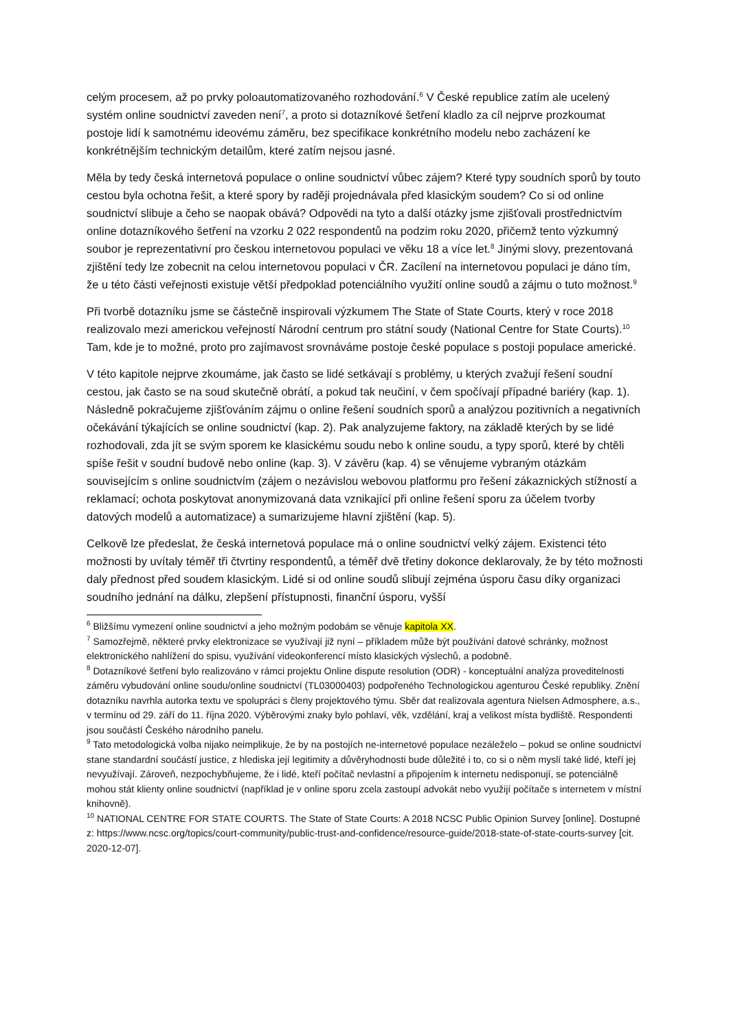celým procesem, až po prvky poloautomatizovaného rozhodování.<sup>6</sup> V České republice zatím ale ucelený systém online soudnictví zaveden není<sup>7</sup>, a proto si dotazníkové šetření kladlo za cíl nejprve prozkoumat postoje lidí k samotnému ideovému záměru, bez specifikace konkrétního modelu nebo zacházení ke konkrétnějším technickým detailům, které zatím nejsou jasné.
Měla by tedy česká internetová populace o online soudnictví vůbec zájem? Které typy soudních sporů by touto cestou byla ochotna řešit, a které spory by raději projednávala před klasickým soudem? Co si od online soudnictví slibuje a čeho se naopak obává? Odpovědi na tyto a další otázky jsme zjišťovali prostřednictvím online dotazníkového šetření na vzorku 2 022 respondentů na podzim roku 2020, přičemž tento výzkumný soubor je reprezentativní pro českou internetovou populaci ve věku 18 a více let.<sup>8</sup> Jinými slovy, prezentovaná zjištění tedy lze zobecnit na celou internetovou populaci v ČR. Zacílení na internetovou populaci je dáno tím, že u této části veřejnosti existuje větší předpoklad potenciálního využití online soudů a zájmu o tuto možnost.<sup>9</sup>
Při tvorbě dotazníku jsme se částečně inspirovali výzkumem The State of State Courts, který v roce 2018 realizovalo mezi americkou veřejností Národní centrum pro státní soudy (National Centre for State Courts).<sup>10</sup> Tam, kde je to možné, proto pro zajímavost srovnáváme postoje české populace s postoji populace americké.
V této kapitole nejprve zkoumáme, jak často se lidé setkávají s problémy, u kterých zvažují řešení soudní cestou, jak často se na soud skutečně obrátí, a pokud tak neučiní, v čem spočívají případné bariéry (kap. 1). Následně pokračujeme zjišťováním zájmu o online řešení soudních sporů a analýzou pozitivních a negativních očekávání týkajících se online soudnictví (kap. 2). Pak analyzujeme faktory, na základě kterých by se lidé rozhodovali, zda jít se svým sporem ke klasickému soudu nebo k online soudu, a typy sporů, které by chtěli spíše řešit v soudní budově nebo online (kap. 3). V závěru (kap. 4) se věnujeme vybraným otázkám souvisejícím s online soudnictvím (zájem o nezávislou webovou platformu pro řešení zákaznických stížností a reklamací; ochota poskytovat anonymizovaná data vznikající při online řešení sporu za účelem tvorby datových modelů a automatizace) a sumarizujeme hlavní zjištění (kap. 5).
Celkově lze předeslat, že česká internetová populace má o online soudnictví velký zájem. Existenci této možnosti by uvítaly téměř tři čtvrtiny respondentů, a téměř dvě třetiny dokonce deklarovaly, že by této možnosti daly přednost před soudem klasickým. Lidé si od online soudů slibují zejména úsporu času díky organizaci soudního jednání na dálku, zlepšení přístupnosti, finanční úsporu, vyšší
<sup>6</sup> Bližšímu vymezení online soudnictví a jeho možným podobám se věnuje kapitola XX.
<sup>7</sup> Samozřejmě, některé prvky elektronizace se využívají již nyní – příkladem může být používání datové schránky, možnost elektronického nahlížení do spisu, využívání videokonferencí místo klasických výslechů, a podobně.
<sup>8</sup> Dotazníkové šetření bylo realizováno v rámci projektu Online dispute resolution (ODR) - konceptuální analýza proveditelnosti záměru vybudování online soudu/online soudnictví (TL03000403) podpořeného Technologickou agenturou České republiky. Znění dotazníku navrhla autorka textu ve spolupráci s členy projektového týmu. Sběr dat realizovala agentura Nielsen Admosphere, a.s., v termínu od 29. září do 11. října 2020. Výběrovými znaky bylo pohlaví, věk, vzdělání, kraj a velikost místa bydliště. Respondenti jsou součástí Českého národního panelu.
<sup>9</sup> Tato metodologická volba nijako neimplikuje, že by na postojích ne-internetové populace nezáleželo – pokud se online soudnictví stane standardní součástí justice, z hlediska její legitimity a důvěryhodnosti bude důležité i to, co si o něm myslí také lidé, kteří jej nevyužívají. Zároveň, nezpochybňujeme, že i lidé, kteří počítač nevlastní a připojením k internetu nedisponují, se potenciálně mohou stát klienty online soudnictví (například je v online sporu zcela zastoupí advokát nebo využijí počítače s internetem v místní knihovně).
<sup>10</sup> NATIONAL CENTRE FOR STATE COURTS. The State of State Courts: A 2018 NCSC Public Opinion Survey [online]. Dostupné z: https://www.ncsc.org/topics/court-community/public-trust-and-confidence/resource-guide/2018-state-of-state-courts-survey [cit. 2020-12-07].